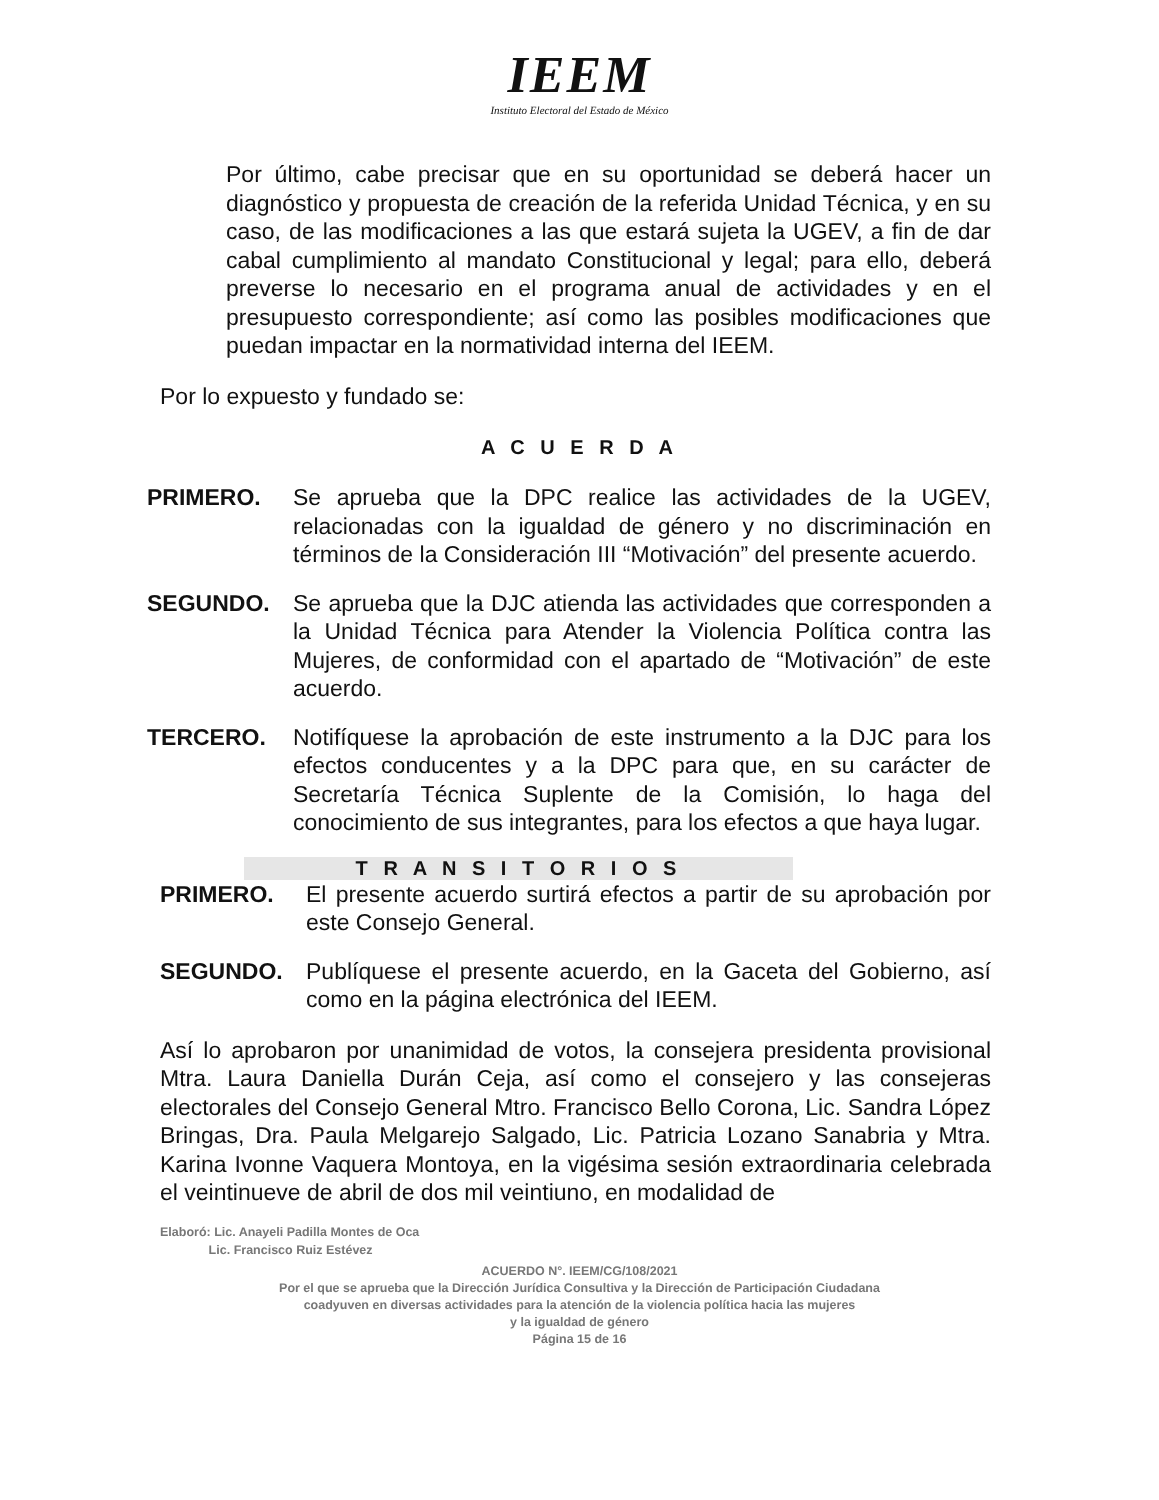IEEM
Instituto Electoral del Estado de México
Por último, cabe precisar que en su oportunidad se deberá hacer un diagnóstico y propuesta de creación de la referida Unidad Técnica, y en su caso, de las modificaciones a las que estará sujeta la UGEV, a fin de dar cabal cumplimiento al mandato Constitucional y legal; para ello, deberá preverse lo necesario en el programa anual de actividades y en el presupuesto correspondiente; así como las posibles modificaciones que puedan impactar en la normatividad interna del IEEM.
Por lo expuesto y fundado se:
A C U E R D A
PRIMERO. Se aprueba que la DPC realice las actividades de la UGEV, relacionadas con la igualdad de género y no discriminación en términos de la Consideración III “Motivación” del presente acuerdo.
SEGUNDO. Se aprueba que la DJC atienda las actividades que corresponden a la Unidad Técnica para Atender la Violencia Política contra las Mujeres, de conformidad con el apartado de “Motivación” de este acuerdo.
TERCERO. Notifíquese la aprobación de este instrumento a la DJC para los efectos conducentes y a la DPC para que, en su carácter de Secretaría Técnica Suplente de la Comisión, lo haga del conocimiento de sus integrantes, para los efectos a que haya lugar.
T R A N S I T O R I O S
PRIMERO. El presente acuerdo surtirá efectos a partir de su aprobación por este Consejo General.
SEGUNDO. Publíquese el presente acuerdo, en la Gaceta del Gobierno, así como en la página electrónica del IEEM.
Así lo aprobaron por unanimidad de votos, la consejera presidenta provisional Mtra. Laura Daniella Durán Ceja, así como el consejero y las consejeras electorales del Consejo General Mtro. Francisco Bello Corona, Lic. Sandra López Bringas, Dra. Paula Melgarejo Salgado, Lic. Patricia Lozano Sanabria y Mtra. Karina Ivonne Vaquera Montoya, en la vigésima sesión extraordinaria celebrada el veintinueve de abril de dos mil veintiuno, en modalidad de
Elaboró: Lic. Anayeli Padilla Montes de Oca
Lic. Francisco Ruiz Estévez
ACUERDO N°. IEEM/CG/108/2021
Por el que se aprueba que la Dirección Jurídica Consultiva y la Dirección de Participación Ciudadana
coadyuven en diversas actividades para la atención de la violencia política hacia las mujeres
y la igualdad de género
Página 15 de 16